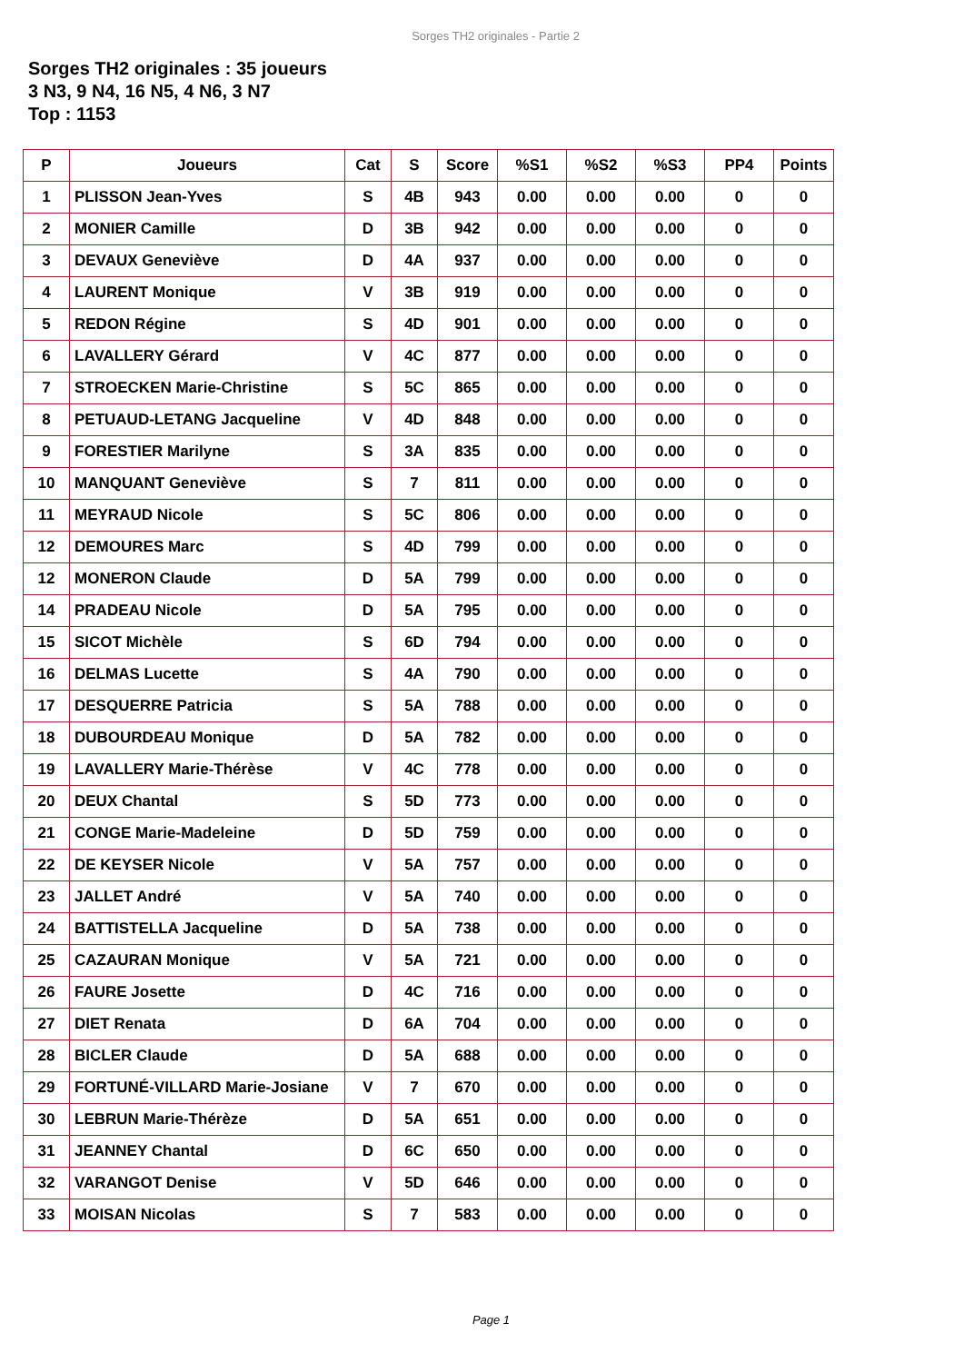Sorges TH2 originales - Partie 2
Sorges TH2 originales : 35 joueurs
3 N3, 9 N4, 16 N5, 4 N6, 3 N7
Top : 1153
| P | Joueurs | Cat | S | Score | %S1 | %S2 | %S3 | PP4 | Points |
| --- | --- | --- | --- | --- | --- | --- | --- | --- | --- |
| 1 | PLISSON Jean-Yves | S | 4B | 943 | 0.00 | 0.00 | 0.00 | 0 | 0 |
| 2 | MONIER Camille | D | 3B | 942 | 0.00 | 0.00 | 0.00 | 0 | 0 |
| 3 | DEVAUX Geneviève | D | 4A | 937 | 0.00 | 0.00 | 0.00 | 0 | 0 |
| 4 | LAURENT Monique | V | 3B | 919 | 0.00 | 0.00 | 0.00 | 0 | 0 |
| 5 | REDON Régine | S | 4D | 901 | 0.00 | 0.00 | 0.00 | 0 | 0 |
| 6 | LAVALLERY Gérard | V | 4C | 877 | 0.00 | 0.00 | 0.00 | 0 | 0 |
| 7 | STROECKEN Marie-Christine | S | 5C | 865 | 0.00 | 0.00 | 0.00 | 0 | 0 |
| 8 | PETUAUD-LETANG Jacqueline | V | 4D | 848 | 0.00 | 0.00 | 0.00 | 0 | 0 |
| 9 | FORESTIER Marilyne | S | 3A | 835 | 0.00 | 0.00 | 0.00 | 0 | 0 |
| 10 | MANQUANT Geneviève | S | 7 | 811 | 0.00 | 0.00 | 0.00 | 0 | 0 |
| 11 | MEYRAUD Nicole | S | 5C | 806 | 0.00 | 0.00 | 0.00 | 0 | 0 |
| 12 | DEMOURES Marc | S | 4D | 799 | 0.00 | 0.00 | 0.00 | 0 | 0 |
| 12 | MONERON Claude | D | 5A | 799 | 0.00 | 0.00 | 0.00 | 0 | 0 |
| 14 | PRADEAU Nicole | D | 5A | 795 | 0.00 | 0.00 | 0.00 | 0 | 0 |
| 15 | SICOT Michèle | S | 6D | 794 | 0.00 | 0.00 | 0.00 | 0 | 0 |
| 16 | DELMAS Lucette | S | 4A | 790 | 0.00 | 0.00 | 0.00 | 0 | 0 |
| 17 | DESQUERRE Patricia | S | 5A | 788 | 0.00 | 0.00 | 0.00 | 0 | 0 |
| 18 | DUBOURDEAU Monique | D | 5A | 782 | 0.00 | 0.00 | 0.00 | 0 | 0 |
| 19 | LAVALLERY Marie-Thérèse | V | 4C | 778 | 0.00 | 0.00 | 0.00 | 0 | 0 |
| 20 | DEUX Chantal | S | 5D | 773 | 0.00 | 0.00 | 0.00 | 0 | 0 |
| 21 | CONGE Marie-Madeleine | D | 5D | 759 | 0.00 | 0.00 | 0.00 | 0 | 0 |
| 22 | DE KEYSER Nicole | V | 5A | 757 | 0.00 | 0.00 | 0.00 | 0 | 0 |
| 23 | JALLET André | V | 5A | 740 | 0.00 | 0.00 | 0.00 | 0 | 0 |
| 24 | BATTISTELLA Jacqueline | D | 5A | 738 | 0.00 | 0.00 | 0.00 | 0 | 0 |
| 25 | CAZAURAN Monique | V | 5A | 721 | 0.00 | 0.00 | 0.00 | 0 | 0 |
| 26 | FAURE Josette | D | 4C | 716 | 0.00 | 0.00 | 0.00 | 0 | 0 |
| 27 | DIET Renata | D | 6A | 704 | 0.00 | 0.00 | 0.00 | 0 | 0 |
| 28 | BICLER Claude | D | 5A | 688 | 0.00 | 0.00 | 0.00 | 0 | 0 |
| 29 | FORTUNÉ-VILLARD Marie-Josiane | V | 7 | 670 | 0.00 | 0.00 | 0.00 | 0 | 0 |
| 30 | LEBRUN Marie-Thérèze | D | 5A | 651 | 0.00 | 0.00 | 0.00 | 0 | 0 |
| 31 | JEANNEY Chantal | D | 6C | 650 | 0.00 | 0.00 | 0.00 | 0 | 0 |
| 32 | VARANGOT Denise | V | 5D | 646 | 0.00 | 0.00 | 0.00 | 0 | 0 |
| 33 | MOISAN Nicolas | S | 7 | 583 | 0.00 | 0.00 | 0.00 | 0 | 0 |
Page 1